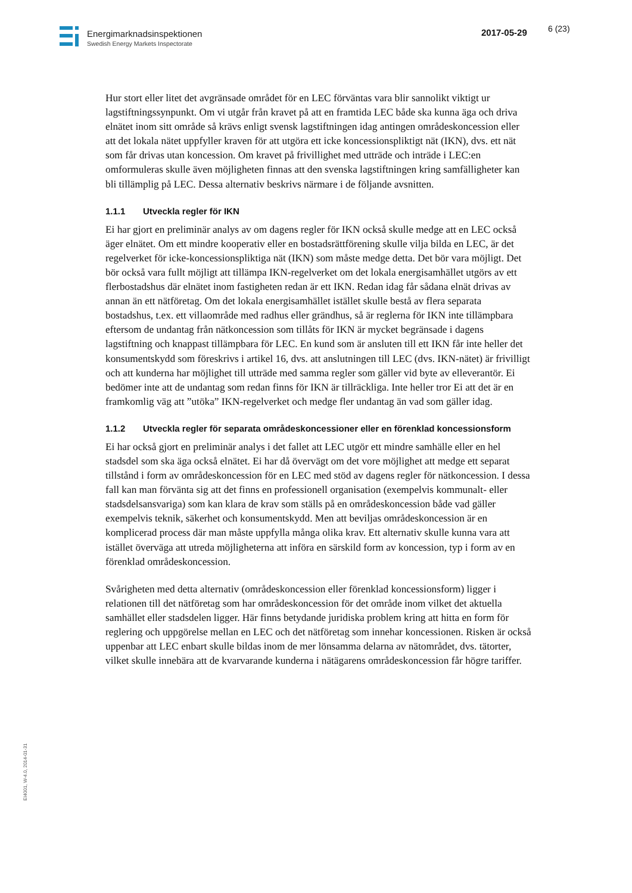Energimarknadsinspektionen
Swedish Energy Markets Inspectorate
2017-05-29 6 (23)
Hur stort eller litet det avgränsade området för en LEC förväntas vara blir sannolikt viktigt ur lagstiftningssynpunkt. Om vi utgår från kravet på att en framtida LEC både ska kunna äga och driva elnätet inom sitt område så krävs enligt svensk lagstiftningen idag antingen områdeskoncession eller att det lokala nätet uppfyller kraven för att utgöra ett icke koncessionspliktigt nät (IKN), dvs. ett nät som får drivas utan koncession. Om kravet på frivillighet med utträde och inträde i LEC:en omformuleras skulle även möjligheten finnas att den svenska lagstiftningen kring samfälligheter kan bli tillämplig på LEC. Dessa alternativ beskrivs närmare i de följande avsnitten.
1.1.1 Utveckla regler för IKN
Ei har gjort en preliminär analys av om dagens regler för IKN också skulle medge att en LEC också äger elnätet. Om ett mindre kooperativ eller en bostadsrättförening skulle vilja bilda en LEC, är det regelverket för icke-koncessionspliktiga nät (IKN) som måste medge detta. Det bör vara möjligt. Det bör också vara fullt möjligt att tillämpa IKN-regelverket om det lokala energisamhället utgörs av ett flerbostadshus där elnätet inom fastigheten redan är ett IKN. Redan idag får sådana elnät drivas av annan än ett nätföretag. Om det lokala energisamhället istället skulle bestå av flera separata bostadshus, t.ex. ett villaområde med radhus eller grändhus, så är reglerna för IKN inte tillämpbara eftersom de undantag från nätkoncession som tillåts för IKN är mycket begränsade i dagens lagstiftning och knappast tillämpbara för LEC. En kund som är ansluten till ett IKN får inte heller det konsumentskydd som föreskrivs i artikel 16, dvs. att anslutningen till LEC (dvs. IKN-nätet) är frivilligt och att kunderna har möjlighet till utträde med samma regler som gäller vid byte av elleverantör. Ei bedömer inte att de undantag som redan finns för IKN är tillräckliga. Inte heller tror Ei att det är en framkomlig väg att ”utöka” IKN-regelverket och medge fler undantag än vad som gäller idag.
1.1.2 Utveckla regler för separata områdeskoncessioner eller en förenklad koncessionsform
Ei har också gjort en preliminär analys i det fallet att LEC utgör ett mindre samhälle eller en hel stadsdel som ska äga också elnätet. Ei har då övervägt om det vore möjlighet att medge ett separat tillstånd i form av områdeskoncession för en LEC med stöd av dagens regler för nätkoncession. I dessa fall kan man förvänta sig att det finns en professionell organisation (exempelvis kommunalt- eller stadsdelsansvariga) som kan klara de krav som ställs på en områdeskoncession både vad gäller exempelvis teknik, säkerhet och konsumentskydd. Men att beviljas områdeskoncession är en komplicerad process där man måste uppfylla många olika krav. Ett alternativ skulle kunna vara att istället överväga att utreda möjligheterna att införa en särskild form av koncession, typ i form av en förenklad områdeskoncession.
Svårigheten med detta alternativ (områdeskoncession eller förenklad koncessionsform) ligger i relationen till det nätföretag som har områdeskoncession för det område inom vilket det aktuella samhället eller stadsdelen ligger. Här finns betydande juridiska problem kring att hitta en form för reglering och uppgörelse mellan en LEC och det nätföretag som innehar koncessionen. Risken är också uppenbar att LEC enbart skulle bildas inom de mer lönsamma delarna av nätområdet, dvs. tätorter, vilket skulle innebära att de kvarvarande kunderna i nätägarens områdeskoncession får högre tariffer.
EI4001, W-4.0, 2014-01-31